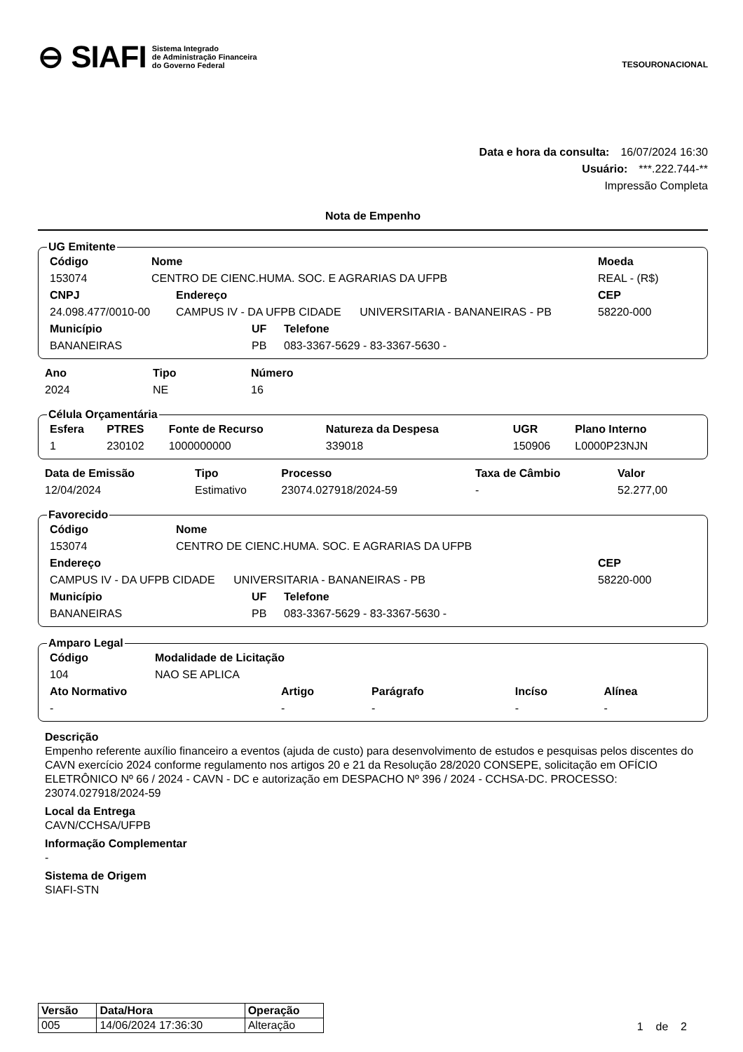⊖ SIAFI Sistema Integrado
de Administração Financeira
do Governo Federal
TESOURONACIONAL
Data e hora da consulta: 16/07/2024 16:30
Usuário: ***.222.744-**
Impressão Completa
Nota de Empenho
UG Emitente
| Código | Nome | Moeda |
| --- | --- | --- |
| 153074 | CENTRO DE CIENC.HUMA. SOC. E AGRARIAS DA UFPB | REAL - (R$) |
| CNPJ | Endereço | CEP |
| --- | --- | --- |
| 24.098.477/0010-00 | CAMPUS IV - DA UFPB CIDADE UNIVERSITARIA - BANANEIRAS - PB | 58220-000 |
| Município | UF | Telefone |
| --- | --- | --- |
| BANANEIRAS | PB | 083-3367-5629 - 83-3367-5630 - |
| Ano | Tipo | Número |
| --- | --- | --- |
| 2024 | NE | 16 |
Célula Orçamentária
| Esfera | PTRES | Fonte de Recurso | Natureza da Despesa | UGR | Plano Interno |
| --- | --- | --- | --- | --- | --- |
| 1 | 230102 | 1000000000 | 339018 | 150906 | L0000P23NJN |
| Data de Emissão | Tipo | Processo | Taxa de Câmbio | Valor | |
| --- | --- | --- | --- | --- | --- |
| 12/04/2024 | Estimativo | 23074.027918/2024-59 | - | 52.277,00 | |
Favorecido
| Código | Nome |
| --- | --- |
| 153074 | CENTRO DE CIENC.HUMA. SOC. E AGRARIAS DA UFPB |
| Endereço | CEP |
| --- | --- |
| CAMPUS IV - DA UFPB CIDADE UNIVERSITARIA - BANANEIRAS - PB | 58220-000 |
| Município | UF | Telefone |
| --- | --- | --- |
| BANANEIRAS | PB | 083-3367-5629 - 83-3367-5630 - |
Amparo Legal
| Código | Modalidade de Licitação |
| --- | --- |
| 104 | NAO SE APLICA |
| Ato Normativo | Artigo | Parágrafo | Incíso | Alínea |
| --- | --- | --- | --- | --- |
| - | - | - | - | - |
Descrição
Empenho referente auxílio financeiro a eventos (ajuda de custo) para desenvolvimento de estudos e pesquisas pelos discentes do CAVN exercício 2024 conforme regulamento nos artigos 20 e 21 da Resolução 28/2020 CONSEPE, solicitação em OFÍCIO ELETRÔNICO Nº 66 / 2024 - CAVN - DC e autorização em DESPACHO Nº 396 / 2024 - CCHSA-DC. PROCESSO: 23074.027918/2024-59
Local da Entrega
CAVN/CCHSA/UFPB
Informação Complementar
-
Sistema de Origem
SIAFI-STN
| Versão | Data/Hora | Operação |
| --- | --- | --- |
| 005 | 14/06/2024 17:36:30 | Alteração |
1 de 2